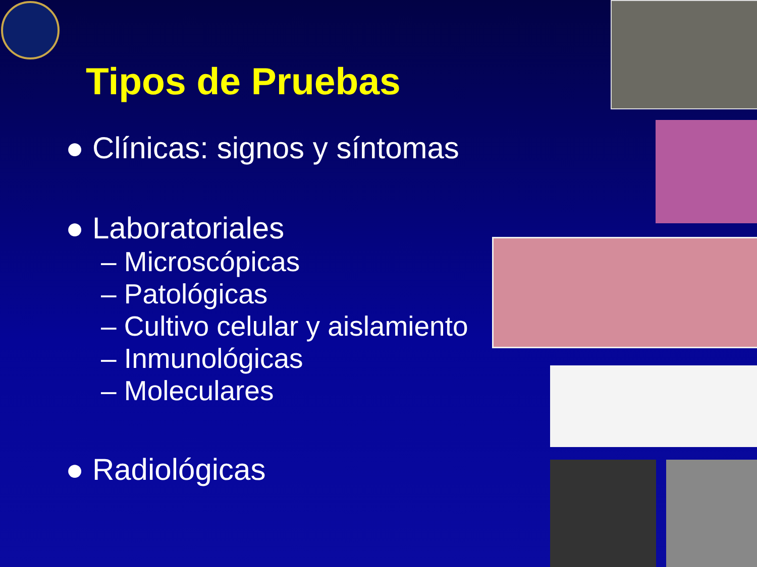Tipos de Pruebas
● Clínicas: signos y síntomas
● Laboratoriales
– Microscópicas
– Patológicas
– Cultivo celular y aislamiento
– Inmunológicas
– Moleculares
● Radiológicas